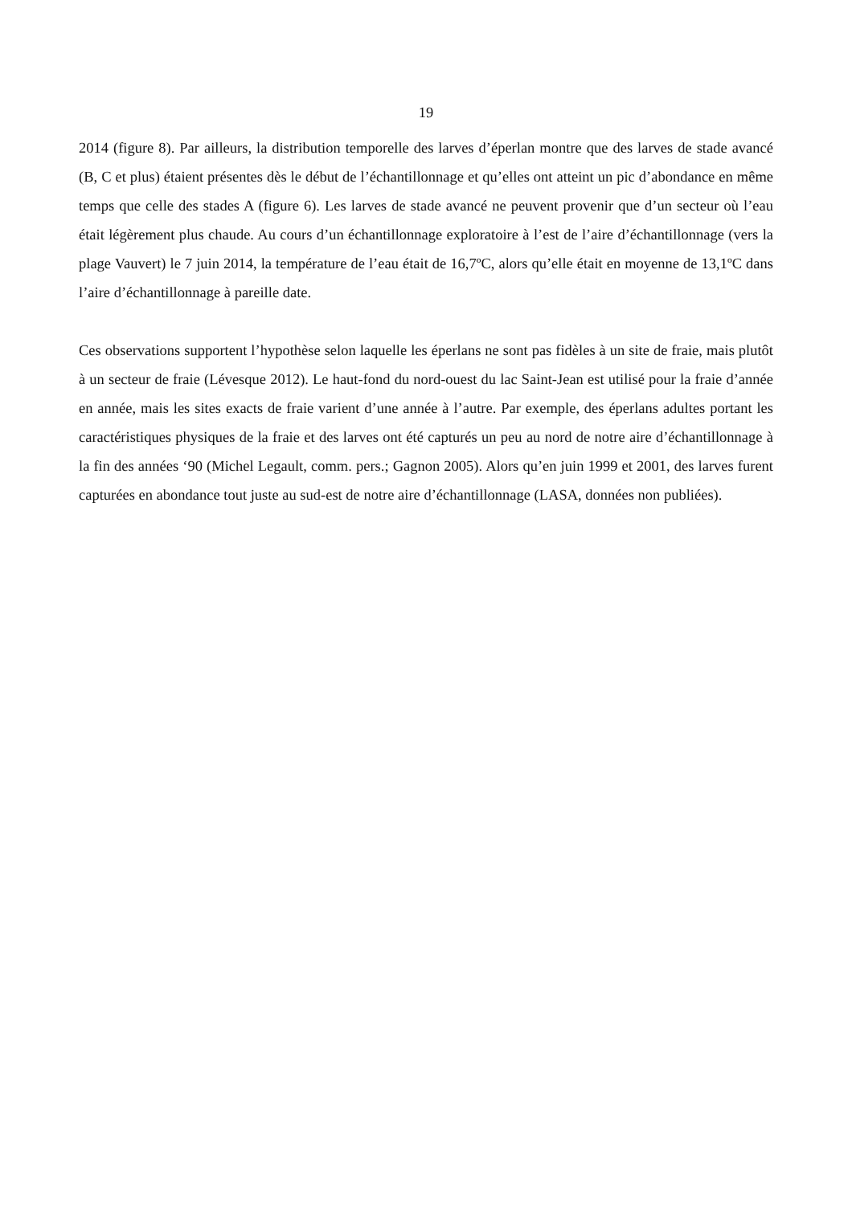19
2014 (figure 8). Par ailleurs, la distribution temporelle des larves d’éperlan montre que des larves de stade avancé (B, C et plus) étaient présentes dès le début de l’échantillonnage et qu’elles ont atteint un pic d’abondance en même temps que celle des stades A (figure 6). Les larves de stade avancé ne peuvent provenir que d’un secteur où l’eau était légèrement plus chaude. Au cours d’un échantillonnage exploratoire à l’est de l’aire d’échantillonnage (vers la plage Vauvert) le 7 juin 2014, la température de l’eau était de 16,7ºC, alors qu’elle était en moyenne de 13,1ºC dans l’aire d’échantillonnage à pareille date.
Ces observations supportent l’hypothèse selon laquelle les éperlans ne sont pas fidèles à un site de fraie, mais plutôt à un secteur de fraie (Lévesque 2012). Le haut-fond du nord-ouest du lac Saint-Jean est utilisé pour la fraie d’année en année, mais les sites exacts de fraie varient d’une année à l’autre. Par exemple, des éperlans adultes portant les caractéristiques physiques de la fraie et des larves ont été capturés un peu au nord de notre aire d’échantillonnage à la fin des années ‘90 (Michel Legault, comm. pers.; Gagnon 2005). Alors qu’en juin 1999 et 2001, des larves furent capturées en abondance tout juste au sud-est de notre aire d’échantillonnage (LASA, données non publiées).